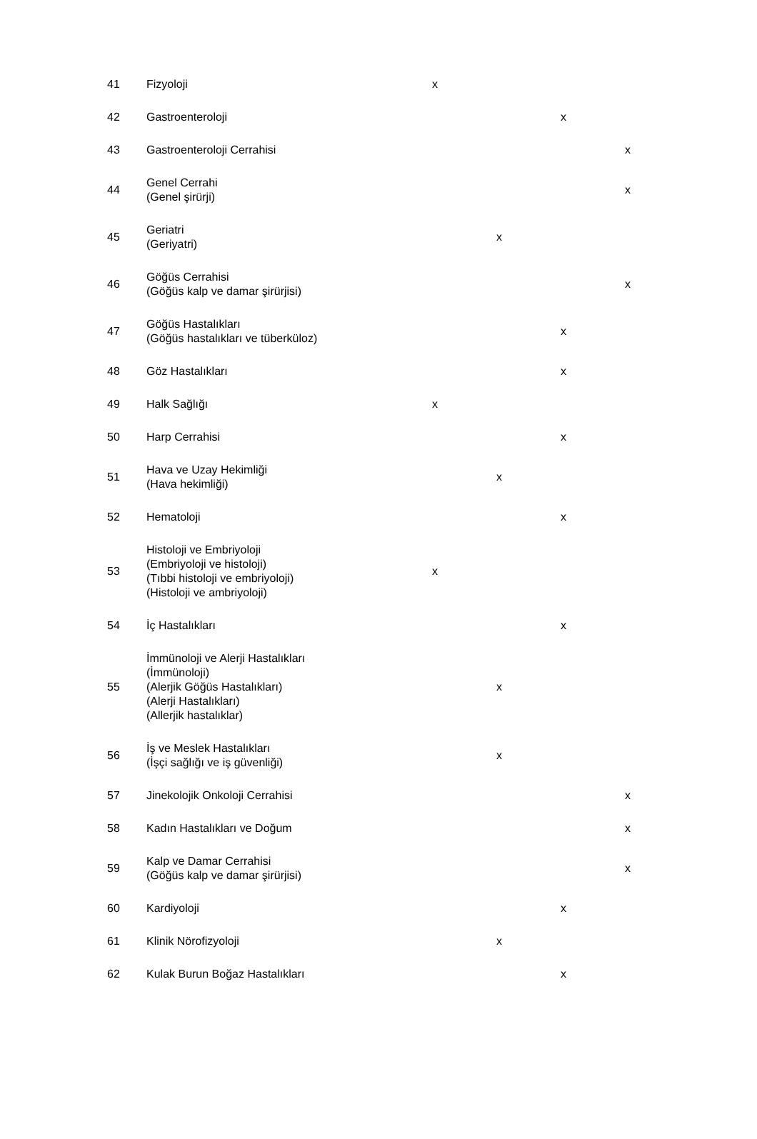| 41 | Fizyoloji | x | | | |
| 42 | Gastroenteroloji | | | x | |
| 43 | Gastroenteroloji Cerrahisi | | | | x |
| 44 | Genel Cerrahi (Genel şirürji) | | | | x |
| 45 | Geriatri (Geriyatri) | | x | | |
| 46 | Göğüs Cerrahisi (Göğüs kalp ve damar şirürjisi) | | | | x |
| 47 | Göğüs Hastalıkları (Göğüs hastalıkları ve tüberküloz) | | | x | |
| 48 | Göz Hastalıkları | | | x | |
| 49 | Halk Sağlığı | x | | | |
| 50 | Harp Cerrahisi | | | x | |
| 51 | Hava ve Uzay Hekimliği (Hava hekimliği) | | x | | |
| 52 | Hematoloji | | | x | |
| 53 | Histoloji ve Embriyoloji (Embriyoloji ve histoloji) (Tıbbi histoloji ve embriyoloji) (Histoloji ve ambriyoloji) | x | | | |
| 54 | İç Hastalıkları | | | x | |
| 55 | İmmünoloji ve Alerji Hastalıkları (İmmünoloji) (Alerjik Göğüs Hastalıkları) (Alerji Hastalıkları) (Allerjik hastalıklar) | | x | | |
| 56 | İş ve Meslek Hastalıkları (İşçi sağlığı ve iş güvenliği) | | x | | |
| 57 | Jinekolojik Onkoloji Cerrahisi | | | | x |
| 58 | Kadın Hastalıkları ve Doğum | | | | x |
| 59 | Kalp ve Damar Cerrahisi (Göğüs kalp ve damar şirürjisi) | | | | x |
| 60 | Kardiyoloji | | | x | |
| 61 | Klinik Nörofizyoloji | | x | | |
| 62 | Kulak Burun Boğaz Hastalıkları | | | x | |